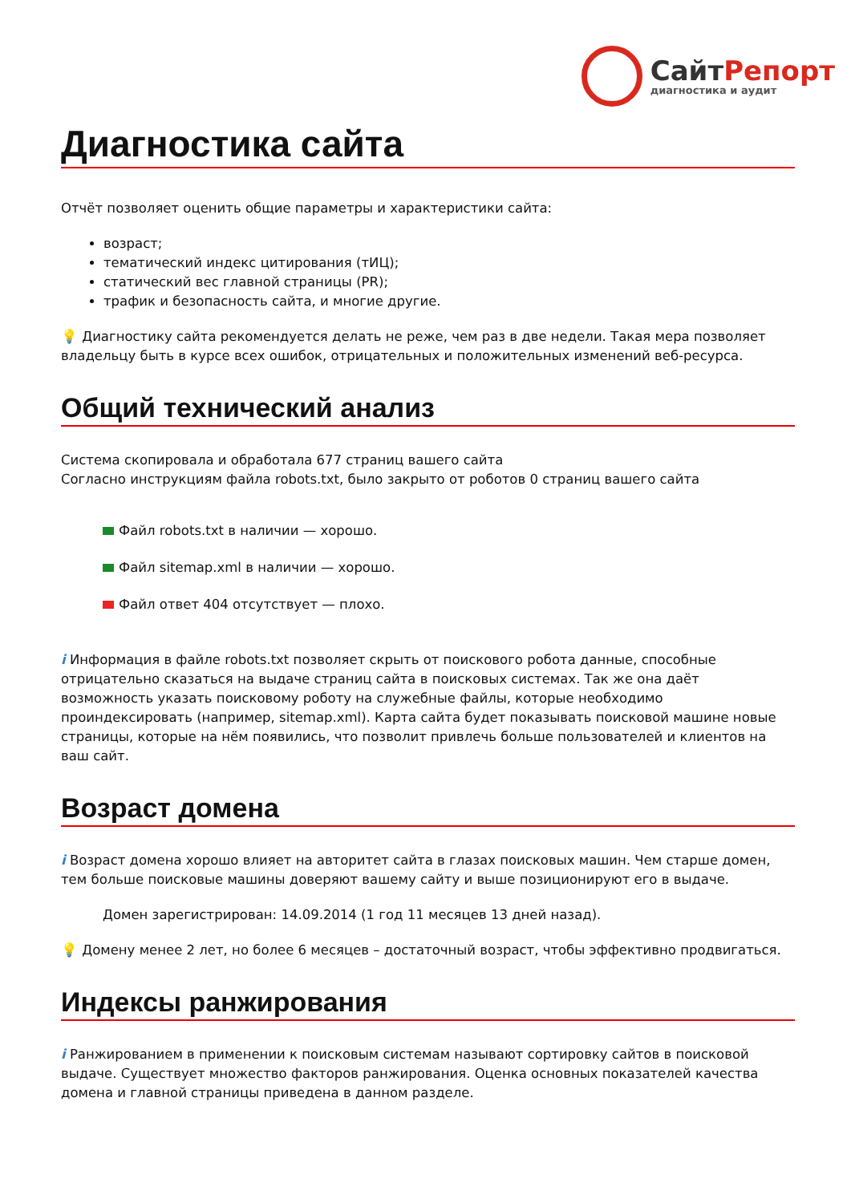СайтРепорт
диагностика и аудит
Диагностика сайта
Отчёт позволяет оценить общие параметры и характеристики сайта:
возраст;
тематический индекс цитирования (тИЦ);
статический вес главной страницы (PR);
трафик и безопасность сайта, и многие другие.
💡 Диагностику сайта рекомендуется делать не реже, чем раз в две недели. Такая мера позволяет владельцу быть в курсе всех ошибок, отрицательных и положительных изменений веб-ресурса.
Общий технический анализ
Система скопировала и обработала 677 страниц вашего сайта
Согласно инструкциям файла robots.txt, было закрыто от роботов 0 страниц вашего сайта
Файл robots.txt в наличии — хорошо.
Файл sitemap.xml в наличии — хорошо.
Файл ответ 404 отсутствует — плохо.
i Информация в файле robots.txt позволяет скрыть от поискового робота данные, способные отрицательно сказаться на выдаче страниц сайта в поисковых системах. Так же она даёт возможность указать поисковому роботу на служебные файлы, которые необходимо проиндексировать (например, sitemap.xml). Карта сайта будет показывать поисковой машине новые страницы, которые на нём появились, что позволит привлечь больше пользователей и клиентов на ваш сайт.
Возраст домена
i Возраст домена хорошо влияет на авторитет сайта в глазах поисковых машин. Чем старше домен, тем больше поисковые машины доверяют вашему сайту и выше позиционируют его в выдаче.
Домен зарегистрирован: 14.09.2014 (1 год 11 месяцев 13 дней назад).
💡 Домену менее 2 лет, но более 6 месяцев – достаточный возраст, чтобы эффективно продвигаться.
Индексы ранжирования
i Ранжированием в применении к поисковым системам называют сортировку сайтов в поисковой выдаче. Существует множество факторов ранжирования. Оценка основных показателей качества домена и главной страницы приведена в данном разделе.